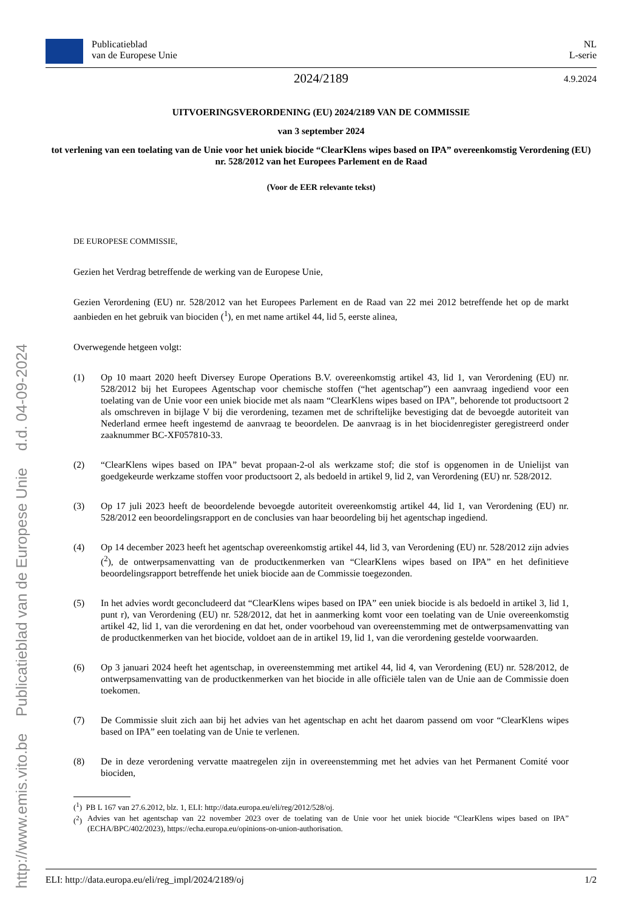http://www.emis.vito.be Publicatieblad van de Europese Unie d.d. 04-09-2024
Publicatieblad
van de Europese Unie
NL
L-serie
2024/2189 4.9.2024
UITVOERINGSVERORDENING (EU) 2024/2189 VAN DE COMMISSIE
van 3 september 2024
tot verlening van een toelating van de Unie voor het uniek biocide “ClearKlens wipes based on IPA” overeenkomstig Verordening (EU) nr. 528/2012 van het Europees Parlement en de Raad
(Voor de EER relevante tekst)
DE EUROPESE COMMISSIE,
Gezien het Verdrag betreffende de werking van de Europese Unie,
Gezien Verordening (EU) nr. 528/2012 van het Europees Parlement en de Raad van 22 mei 2012 betreffende het op de markt aanbieden en het gebruik van biociden (<sup>1</sup>), en met name artikel 44, lid 5, eerste alinea,
Overwegende hetgeen volgt:
(1) Op 10 maart 2020 heeft Diversey Europe Operations B.V. overeenkomstig artikel 43, lid 1, van Verordening (EU) nr. 528/2012 bij het Europees Agentschap voor chemische stoffen (“het agentschap”) een aanvraag ingediend voor een toelating van de Unie voor een uniek biocide met als naam “ClearKlens wipes based on IPA”, behorende tot productsoort 2 als omschreven in bijlage V bij die verordening, tezamen met de schriftelijke bevestiging dat de bevoegde autoriteit van Nederland ermee heeft ingestemd de aanvraag te beoordelen. De aanvraag is in het biocidenregister geregistreerd onder zaaknummer BC-XF057810-33.
(2) “ClearKlens wipes based on IPA” bevat propaan-2-ol als werkzame stof; die stof is opgenomen in de Unielijst van goedgekeurde werkzame stoffen voor productsoort 2, als bedoeld in artikel 9, lid 2, van Verordening (EU) nr. 528/2012.
(3) Op 17 juli 2023 heeft de beoordelende bevoegde autoriteit overeenkomstig artikel 44, lid 1, van Verordening (EU) nr. 528/2012 een beoordelingsrapport en de conclusies van haar beoordeling bij het agentschap ingediend.
(4) Op 14 december 2023 heeft het agentschap overeenkomstig artikel 44, lid 3, van Verordening (EU) nr. 528/2012 zijn advies (<sup>2</sup>), de ontwerpsamenvatting van de productkenmerken van “ClearKlens wipes based on IPA” en het definitieve beoordelingsrapport betreffende het uniek biocide aan de Commissie toegezonden.
(5) In het advies wordt geconcludeerd dat “ClearKlens wipes based on IPA” een uniek biocide is als bedoeld in artikel 3, lid 1, punt r), van Verordening (EU) nr. 528/2012, dat het in aanmerking komt voor een toelating van de Unie overeenkomstig artikel 42, lid 1, van die verordening en dat het, onder voorbehoud van overeenstemming met de ontwerpsamenvatting van de productkenmerken van het biocide, voldoet aan de in artikel 19, lid 1, van die verordening gestelde voorwaarden.
(6) Op 3 januari 2024 heeft het agentschap, in overeenstemming met artikel 44, lid 4, van Verordening (EU) nr. 528/2012, de ontwerpsamenvatting van de productkenmerken van het biocide in alle officiële talen van de Unie aan de Commissie doen toekomen.
(7) De Commissie sluit zich aan bij het advies van het agentschap en acht het daarom passend om voor “ClearKlens wipes based on IPA” een toelating van de Unie te verlenen.
(8) De in deze verordening vervatte maatregelen zijn in overeenstemming met het advies van het Permanent Comité voor biociden,
(<sup>1</sup>) PB L 167 van 27.6.2012, blz. 1, ELI: http://data.europa.eu/eli/reg/2012/528/oj.
(<sup>2</sup>) Advies van het agentschap van 22 november 2023 over de toelating van de Unie voor het uniek biocide “ClearKlens wipes based on IPA” (ECHA/BPC/402/2023), https://echa.europa.eu/opinions-on-union-authorisation.
ELI: http://data.europa.eu/eli/reg_impl/2024/2189/oj 1/2